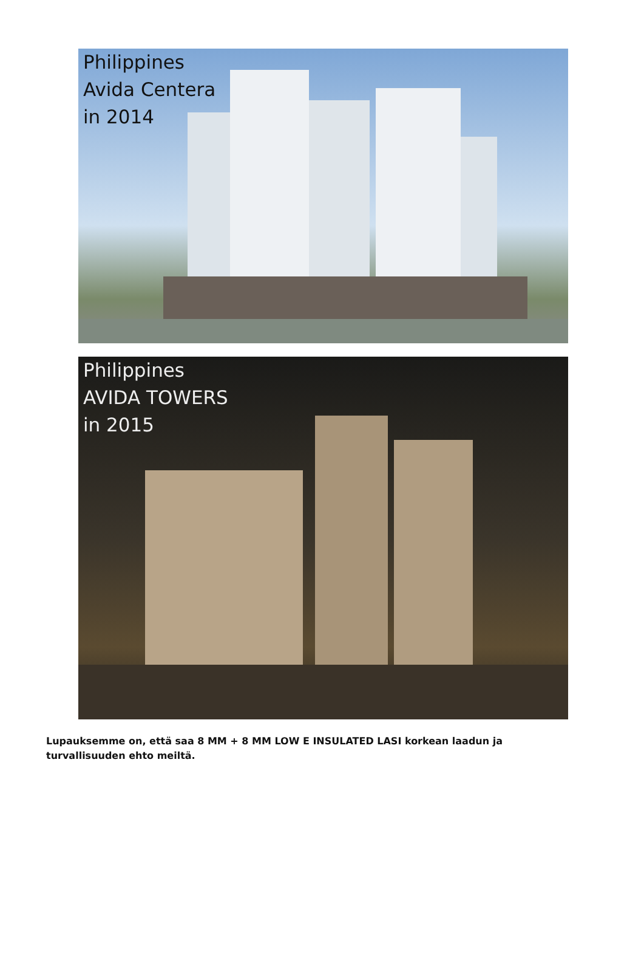Philippines
Avida Centera
in 2014
Philippines
AVIDA TOWERS
in 2015
Lupauksemme on, että saa 8 MM + 8 MM LOW E INSULATED LASI korkean laadun ja turvallisuuden ehto meiltä.